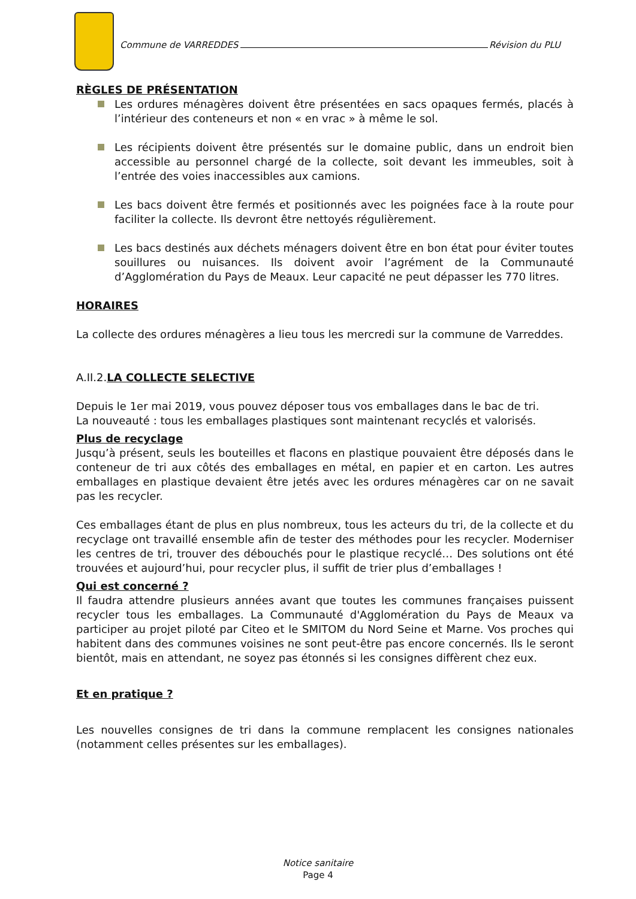Commune de VARREDDES Révision du PLU
RÈGLES DE PRÉSENTATION
Les ordures ménagères doivent être présentées en sacs opaques fermés, placés à l’intérieur des conteneurs et non « en vrac » à même le sol.
Les récipients doivent être présentés sur le domaine public, dans un endroit bien accessible au personnel chargé de la collecte, soit devant les immeubles, soit à l’entrée des voies inaccessibles aux camions.
Les bacs doivent être fermés et positionnés avec les poignées face à la route pour faciliter la collecte. Ils devront être nettoyés régulièrement.
Les bacs destinés aux déchets ménagers doivent être en bon état pour éviter toutes souillures ou nuisances. Ils doivent avoir l’agrément de la Communauté d’Agglomération du Pays de Meaux. Leur capacité ne peut dépasser les 770 litres.
HORAIRES
La collecte des ordures ménagères a lieu tous les mercredi sur la commune de Varreddes.
A.II.2.LA COLLECTE SELECTIVE
Depuis le 1er mai 2019, vous pouvez déposer tous vos emballages dans le bac de tri.
La nouveauté : tous les emballages plastiques sont maintenant recyclés et valorisés.
Plus de recyclage
Jusqu’à présent, seuls les bouteilles et flacons en plastique pouvaient être déposés dans le conteneur de tri aux côtés des emballages en métal, en papier et en carton. Les autres emballages en plastique devaient être jetés avec les ordures ménagères car on ne savait pas les recycler.
Ces emballages étant de plus en plus nombreux, tous les acteurs du tri, de la collecte et du recyclage ont travaillé ensemble afin de tester des méthodes pour les recycler. Moderniser les centres de tri, trouver des débouchés pour le plastique recyclé… Des solutions ont été trouvées et aujourd’hui, pour recycler plus, il suffit de trier plus d’emballages !
Qui est concerné ?
Il faudra attendre plusieurs années avant que toutes les communes françaises puissent recycler tous les emballages. La Communauté d'Agglomération du Pays de Meaux va participer au projet piloté par Citeo et le SMITOM du Nord Seine et Marne. Vos proches qui habitent dans des communes voisines ne sont peut-être pas encore concernés. Ils le seront bientôt, mais en attendant, ne soyez pas étonnés si les consignes diffèrent chez eux.
Et en pratique ?
Les nouvelles consignes de tri dans la commune remplacent les consignes nationales (notamment celles présentes sur les emballages).
Notice sanitaire
Page 4